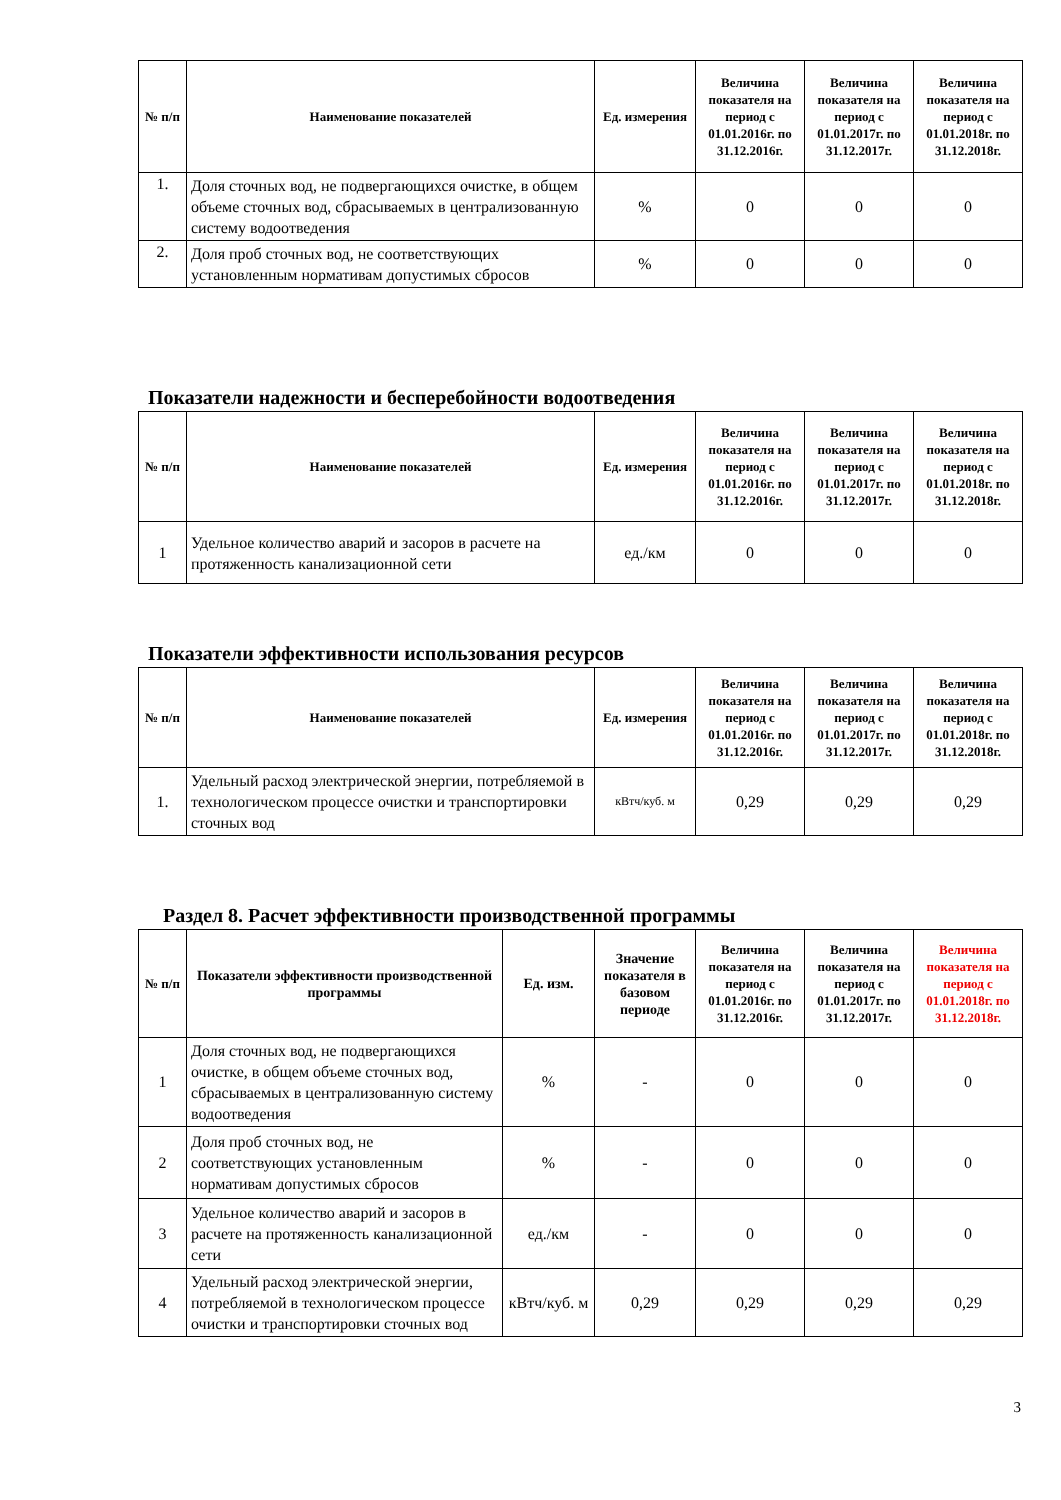| № п/п | Наименование показателей | Ед. измерения | Величина показателя на период с 01.01.2016г. по 31.12.2016г. | Величина показателя на период с 01.01.2017г. по 31.12.2017г. | Величина показателя на период с 01.01.2018г. по 31.12.2018г. |
| --- | --- | --- | --- | --- | --- |
| 1. | Доля сточных вод, не подвергающихся очистке, в общем объеме сточных вод, сбрасываемых в централизованную систему водоотведения | % | 0 | 0 | 0 |
| 2. | Доля проб сточных вод, не соответствующих установленным нормативам допустимых сбросов | % | 0 | 0 | 0 |
Показатели надежности и бесперебойности водоотведения
| № п/п | Наименование показателей | Ед. измерения | Величина показателя на период с 01.01.2016г. по 31.12.2016г. | Величина показателя на период с 01.01.2017г. по 31.12.2017г. | Величина показателя на период с 01.01.2018г. по 31.12.2018г. |
| --- | --- | --- | --- | --- | --- |
| 1 | Удельное количество аварий и засоров в расчете на протяженность канализационной сети | ед./км | 0 | 0 | 0 |
Показатели эффективности использования ресурсов
| № п/п | Наименование показателей | Ед. измерения | Величина показателя на период с 01.01.2016г. по 31.12.2016г. | Величина показателя на период с 01.01.2017г. по 31.12.2017г. | Величина показателя на период с 01.01.2018г. по 31.12.2018г. |
| --- | --- | --- | --- | --- | --- |
| 1. | Удельный расход электрической энергии, потребляемой в технологическом процессе очистки и транспортировки сточных вод | кВтч/куб. м | 0,29 | 0,29 | 0,29 |
Раздел 8. Расчет эффективности производственной программы
| № п/п | Показатели эффективности производственной программы | Ед. изм. | Значение показателя в базовом периоде | Величина показателя на период с 01.01.2016г. по 31.12.2016г. | Величина показателя на период с 01.01.2017г. по 31.12.2017г. | Величина показателя на период с 01.01.2018г. по 31.12.2018г. |
| --- | --- | --- | --- | --- | --- | --- |
| 1 | Доля сточных вод, не подвергающихся очистке, в общем объеме сточных вод, сбрасываемых в централизованную систему водоотведения | % | - | 0 | 0 | 0 |
| 2 | Доля проб сточных вод, не соответствующих установленным нормативам допустимых сбросов | % | - | 0 | 0 | 0 |
| 3 | Удельное количество аварий и засоров в расчете на протяженность канализационной сети | ед./км | - | 0 | 0 | 0 |
| 4 | Удельный расход электрической энергии, потребляемой в технологическом процессе очистки и транспортировки сточных вод | кВтч/куб. м | 0,29 | 0,29 | 0,29 | 0,29 |
3